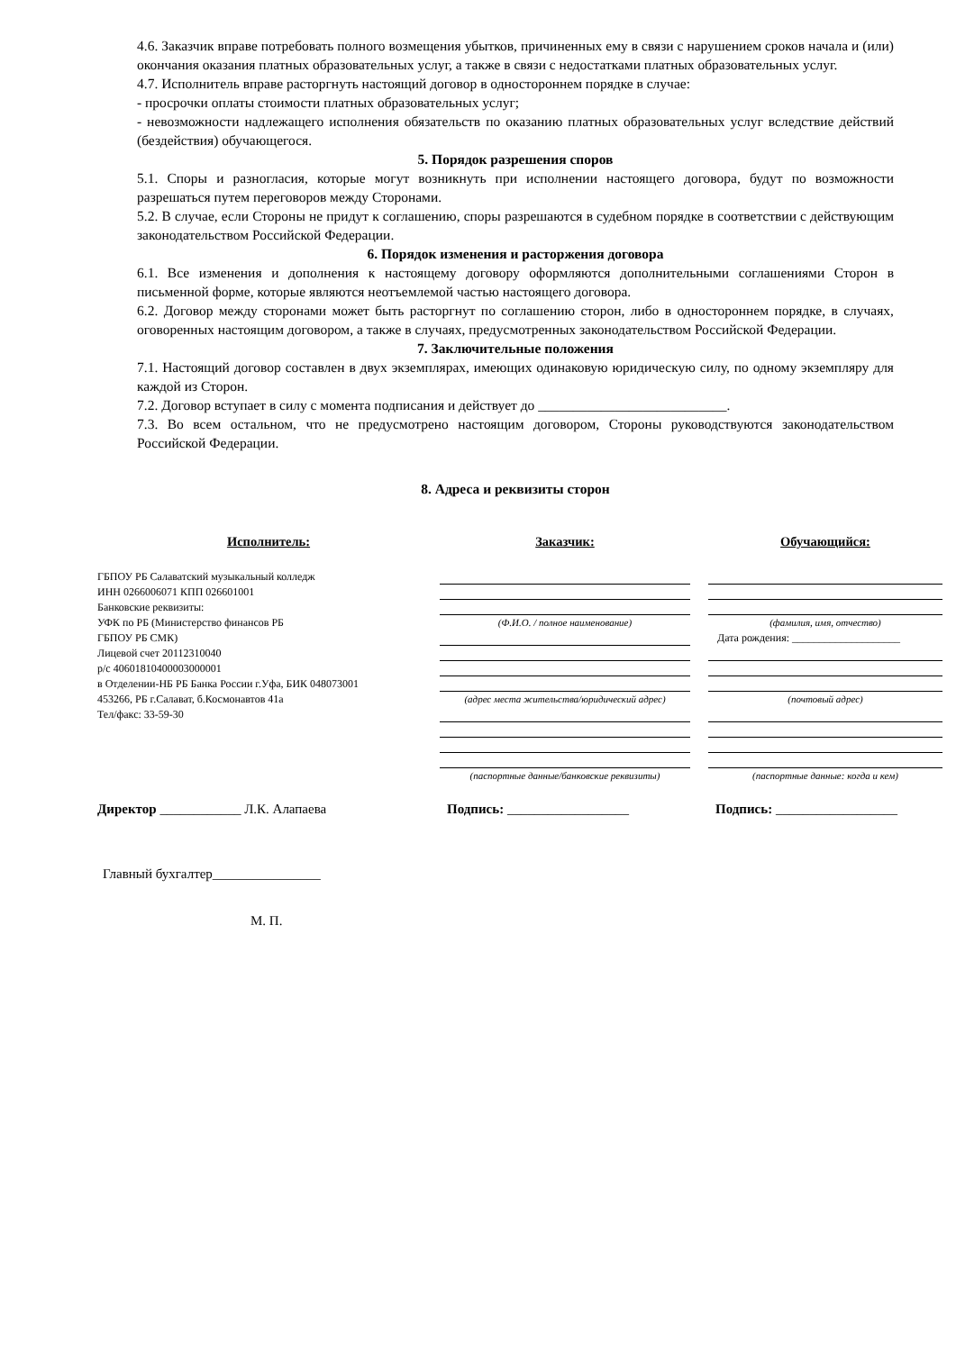4.6. Заказчик вправе потребовать полного возмещения убытков, причиненных ему в связи с нарушением сроков начала и (или) окончания оказания платных образовательных услуг, а также в связи с недостатками платных образовательных услуг.
4.7. Исполнитель вправе расторгнуть настоящий договор в одностороннем порядке в случае:
- просрочки оплаты стоимости платных образовательных услуг;
- невозможности надлежащего исполнения обязательств по оказанию платных образовательных услуг вследствие действий (бездействия) обучающегося.
5. Порядок разрешения споров
5.1. Споры и разногласия, которые могут возникнуть при исполнении настоящего договора, будут по возможности разрешаться путем переговоров между Сторонами.
5.2. В случае, если Стороны не придут к соглашению, споры разрешаются в судебном порядке в соответствии с действующим законодательством Российской Федерации.
6. Порядок изменения и расторжения договора
6.1. Все изменения и дополнения к настоящему договору оформляются дополнительными соглашениями Сторон в письменной форме, которые являются неотъемлемой частью настоящего договора.
6.2. Договор между сторонами может быть расторгнут по соглашению сторон, либо в одностороннем порядке, в случаях, оговоренных настоящим договором, а также в случаях, предусмотренных законодательством Российской Федерации.
7. Заключительные положения
7.1. Настоящий договор составлен в двух экземплярах, имеющих одинаковую юридическую силу, по одному экземпляру для каждой из Сторон.
7.2. Договор вступает в силу с момента подписания и действует до ___________________________.
7.3. Во всем остальном, что не предусмотрено настоящим договором, Стороны руководствуются законодательством Российской Федерации.
8. Адреса и реквизиты сторон
Исполнитель:
ГБПОУ РБ Салаватский музыкальный колледж
ИНН 0266006071 КПП 026601001
Банковские реквизиты:
УФК по РБ (Министерство финансов РБ
ГБПОУ РБ СМК)
Лицевой счет 20112310040
р/с 40601810400003000001
в Отделении-НБ РБ Банка России г.Уфа, БИК 048073001
453266, РБ г.Салават, б.Космонавтов 41а
Тел/факс: 33-59-30
Заказчик:
(Ф.И.О. / полное наименование)
(адрес места жительства/юридический адрес)
(паспортные данные/банковские реквизиты)
Обучающийся:
(фамилия, имя, отчество)
Дата рождения: ____________________
(почтовый адрес)
(паспортные данные: когда и кем)
Директор ____________ Л.К. Алапаева Подпись: __________________ Подпись: __________________
Главный бухгалтер________________
М. П.